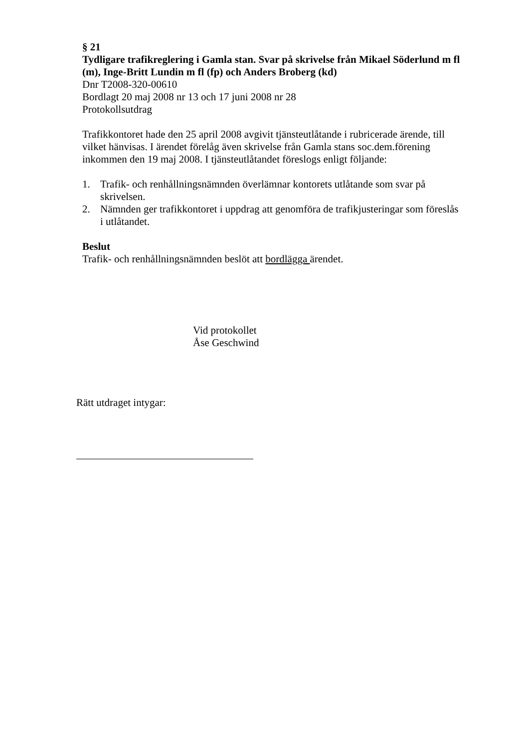§ 21
Tydligare trafikreglering i Gamla stan. Svar på skrivelse från Mikael Söderlund m fl (m), Inge-Britt Lundin m fl (fp) och Anders Broberg (kd)
Dnr T2008-320-00610
Bordlagt 20 maj 2008 nr 13 och 17 juni 2008 nr 28
Protokollsutdrag
Trafikkontoret hade den 25 april 2008 avgivit tjänsteutlåtande i rubricerade ärende, till vilket hänvisas. I ärendet förelåg även skrivelse från Gamla stans soc.dem.förening inkommen den 19 maj 2008. I tjänsteutlåtandet föreslogs enligt följande:
1. Trafik- och renhållningsnämnden överlämnar kontorets utlåtande som svar på skrivelsen.
2. Nämnden ger trafikkontoret i uppdrag att genomföra de trafikjusteringar som föreslås i utlåtandet.
Beslut
Trafik- och renhållningsnämnden beslöt att bordlägga ärendet.
Vid protokollet
Åse Geschwind
Rätt utdraget intygar: